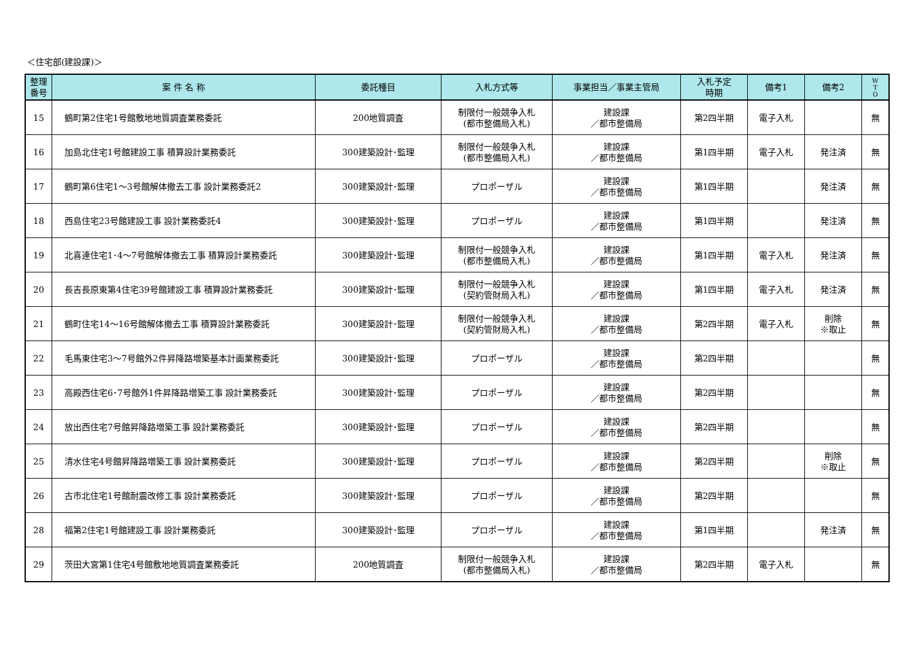＜住宅部(建設課)＞
| 整理 番号 | 案 件 名 称 | 委託種目 | 入札方式等 | 事業担当／事業主管局 | 入札予定 時期 | 備考1 | 備考2 | W T O |
| --- | --- | --- | --- | --- | --- | --- | --- | --- |
| 15 | 鶴町第2住宅1号館敷地地質調査業務委託 | 200地質調査 | 制限付一般競争入札 (都市整備局入札) | 建設課 ／都市整備局 | 第2四半期 | 電子入札 | | 無 |
| 16 | 加島北住宅1号館建設工事 積算設計業務委託 | 300建築設計･監理 | 制限付一般競争入札 (都市整備局入札) | 建設課 ／都市整備局 | 第1四半期 | 電子入札 | 発注済 | 無 |
| 17 | 鶴町第6住宅1～3号館解体撤去工事 設計業務委託2 | 300建築設計･監理 | プロポーザル | 建設課 ／都市整備局 | 第1四半期 | | 発注済 | 無 |
| 18 | 西島住宅23号館建設工事 設計業務委託4 | 300建築設計･監理 | プロポーザル | 建設課 ／都市整備局 | 第1四半期 | | 発注済 | 無 |
| 19 | 北喜連住宅1･4～7号館解体撤去工事 積算設計業務委託 | 300建築設計･監理 | 制限付一般競争入札 (都市整備局入札) | 建設課 ／都市整備局 | 第1四半期 | 電子入札 | 発注済 | 無 |
| 20 | 長吉長原東第4住宅39号館建設工事 積算設計業務委託 | 300建築設計･監理 | 制限付一般競争入札 (契約管財局入札) | 建設課 ／都市整備局 | 第1四半期 | 電子入札 | 発注済 | 無 |
| 21 | 鶴町住宅14～16号館解体撤去工事 積算設計業務委託 | 300建築設計･監理 | 制限付一般競争入札 (契約管財局入札) | 建設課 ／都市整備局 | 第2四半期 | 電子入札 | 削除 ※取止 | 無 |
| 22 | 毛馬東住宅3～7号館外2件昇降路増築基本計画業務委託 | 300建築設計･監理 | プロポーザル | 建設課 ／都市整備局 | 第2四半期 | | | 無 |
| 23 | 高殿西住宅6･7号館外1件昇降路増築工事 設計業務委託 | 300建築設計･監理 | プロポーザル | 建設課 ／都市整備局 | 第2四半期 | | | 無 |
| 24 | 放出西住宅7号館昇降路増築工事 設計業務委託 | 300建築設計･監理 | プロポーザル | 建設課 ／都市整備局 | 第2四半期 | | | 無 |
| 25 | 清水住宅4号館昇降路増築工事 設計業務委託 | 300建築設計･監理 | プロポーザル | 建設課 ／都市整備局 | 第2四半期 | | 削除 ※取止 | 無 |
| 26 | 古市北住宅1号館耐震改修工事 設計業務委託 | 300建築設計･監理 | プロポーザル | 建設課 ／都市整備局 | 第2四半期 | | | 無 |
| 28 | 福第2住宅1号館建設工事 設計業務委託 | 300建築設計･監理 | プロポーザル | 建設課 ／都市整備局 | 第1四半期 | | 発注済 | 無 |
| 29 | 茨田大宮第1住宅4号館敷地地質調査業務委託 | 200地質調査 | 制限付一般競争入札 (都市整備局入札) | 建設課 ／都市整備局 | 第2四半期 | 電子入札 | | 無 |